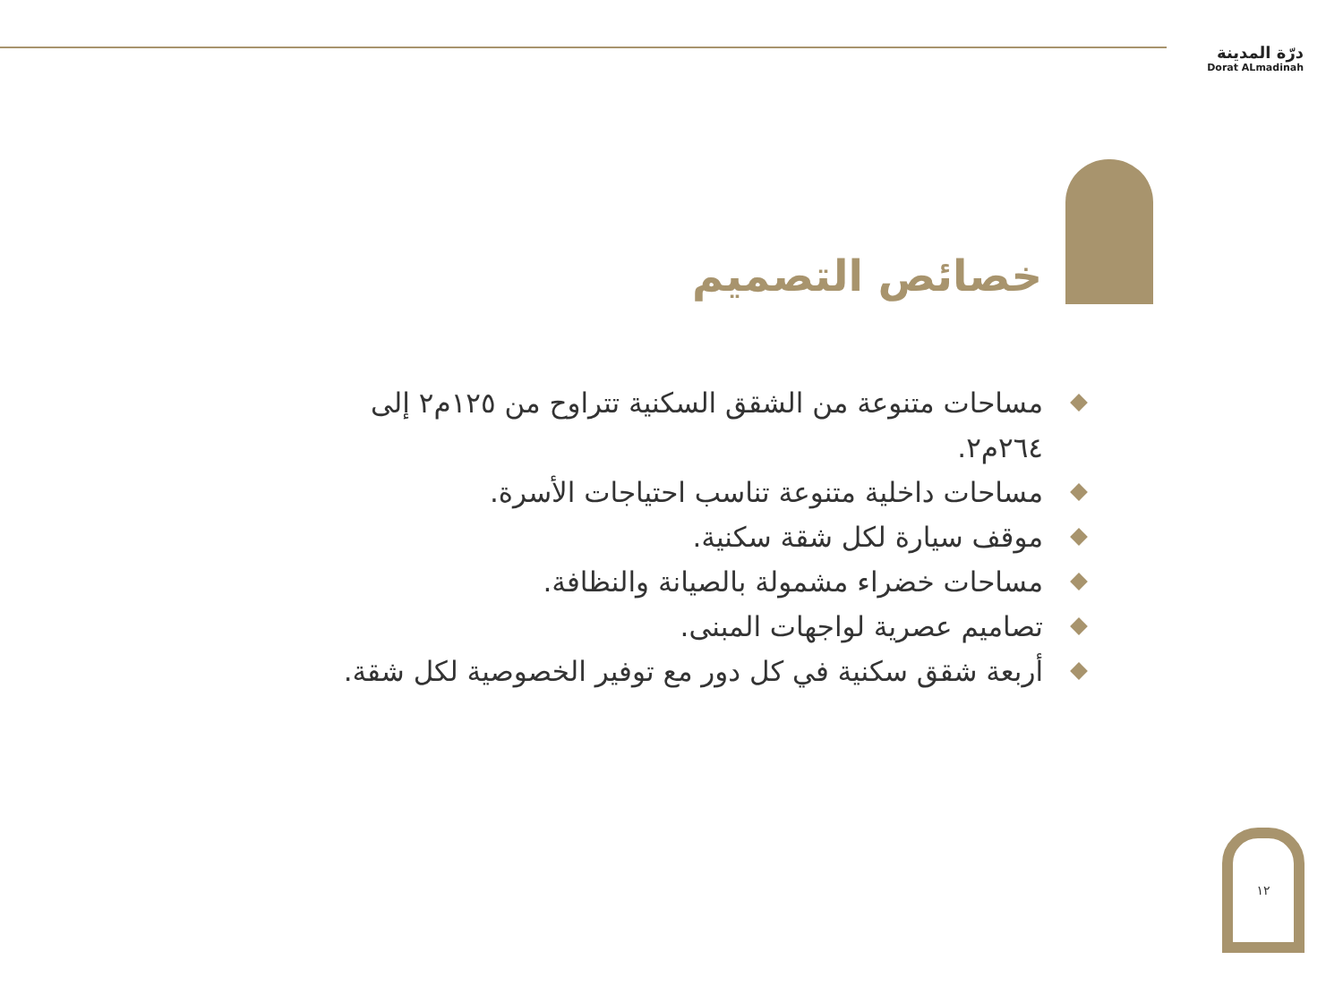درّة المدينة
Dorat ALmadinah
خصائص التصميم
مساحات متنوعة من الشقق السكنية تتراوح من ١٢٥م٢ إلى ٢٦٤م٢.
مساحات داخلية متنوعة تناسب احتياجات الأسرة.
موقف سيارة لكل شقة سكنية.
مساحات خضراء مشمولة بالصيانة والنظافة.
تصاميم عصرية لواجهات المبنى.
أربعة شقق سكنية في كل دور مع توفير الخصوصية لكل شقة.
١٢